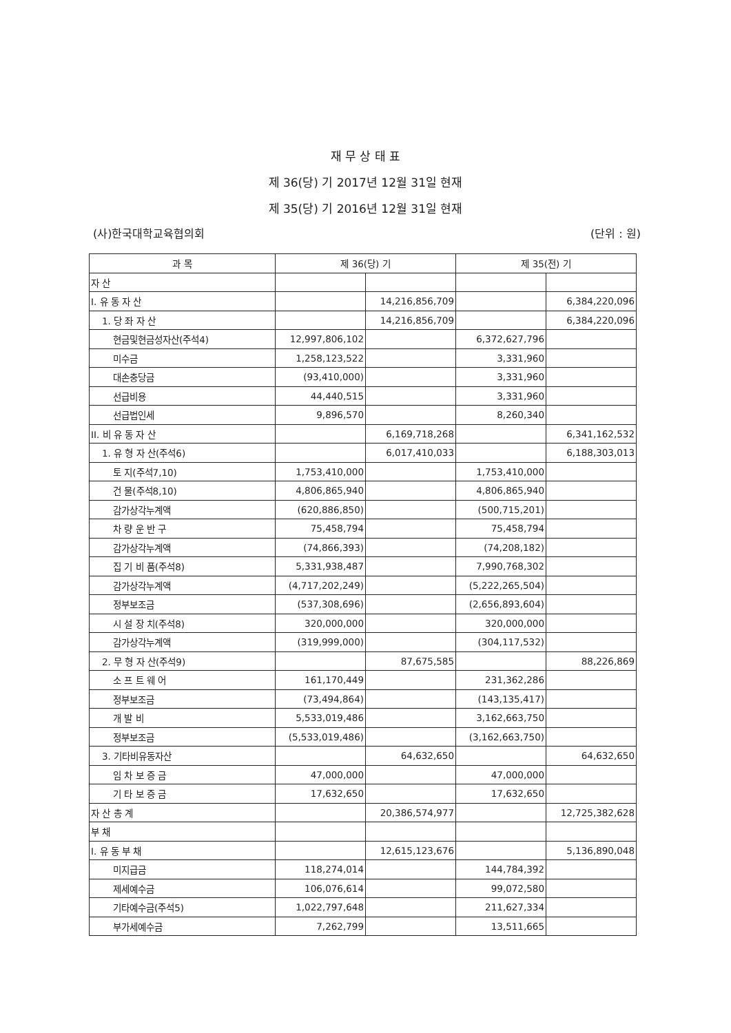재 무 상 태 표
제 36(당) 기 2017년 12월 31일 현재
제 35(당) 기 2016년 12월 31일 현재
(사)한국대학교육협의회 (단위 : 원)
| 과 목 | 제 36(당) 기 | | 제 35(전) 기 | |
| --- | --- | --- | --- | --- |
| 자 산 | | | | |
| I. 유 동 자 산 | | 14,216,856,709 | | 6,384,220,096 |
| 1. 당 좌 자 산 | | 14,216,856,709 | | 6,384,220,096 |
| 현금및현금성자산(주석4) | 12,997,806,102 | | 6,372,627,796 | |
| 미수금 | 1,258,123,522 | | 3,331,960 | |
| 대손충당금 | (93,410,000) | | 3,331,960 | |
| 선급비용 | 44,440,515 | | 3,331,960 | |
| 선급법인세 | 9,896,570 | | 8,260,340 | |
| II. 비 유 동 자 산 | | 6,169,718,268 | | 6,341,162,532 |
| 1. 유 형 자 산(주석6) | | 6,017,410,033 | | 6,188,303,013 |
| 토 지(주석7,10) | 1,753,410,000 | | 1,753,410,000 | |
| 건 물(주석8,10) | 4,806,865,940 | | 4,806,865,940 | |
| 감가상각누계액 | (620,886,850) | | (500,715,201) | |
| 차 량 운 반 구 | 75,458,794 | | 75,458,794 | |
| 감가상각누계액 | (74,866,393) | | (74,208,182) | |
| 집 기 비 품(주석8) | 5,331,938,487 | | 7,990,768,302 | |
| 감가상각누계액 | (4,717,202,249) | | (5,222,265,504) | |
| 정부보조금 | (537,308,696) | | (2,656,893,604) | |
| 시 설 장 치(주석8) | 320,000,000 | | 320,000,000 | |
| 감가상각누계액 | (319,999,000) | | (304,117,532) | |
| 2. 무 형 자 산(주석9) | | 87,675,585 | | 88,226,869 |
| 소 프 트 웨 어 | 161,170,449 | | 231,362,286 | |
| 정부보조금 | (73,494,864) | | (143,135,417) | |
| 개 발 비 | 5,533,019,486 | | 3,162,663,750 | |
| 정부보조금 | (5,533,019,486) | | (3,162,663,750) | |
| 3. 기타비유동자산 | | 64,632,650 | | 64,632,650 |
| 임 차 보 증 금 | 47,000,000 | | 47,000,000 | |
| 기 타 보 증 금 | 17,632,650 | | 17,632,650 | |
| 자 산 총 계 | | 20,386,574,977 | | 12,725,382,628 |
| 부 채 | | | | |
| I. 유 동 부 채 | | 12,615,123,676 | | 5,136,890,048 |
| 미지급금 | 118,274,014 | | 144,784,392 | |
| 제세예수금 | 106,076,614 | | 99,072,580 | |
| 기타예수금(주석5) | 1,022,797,648 | | 211,627,334 | |
| 부가세예수금 | 7,262,799 | | 13,511,665 | |